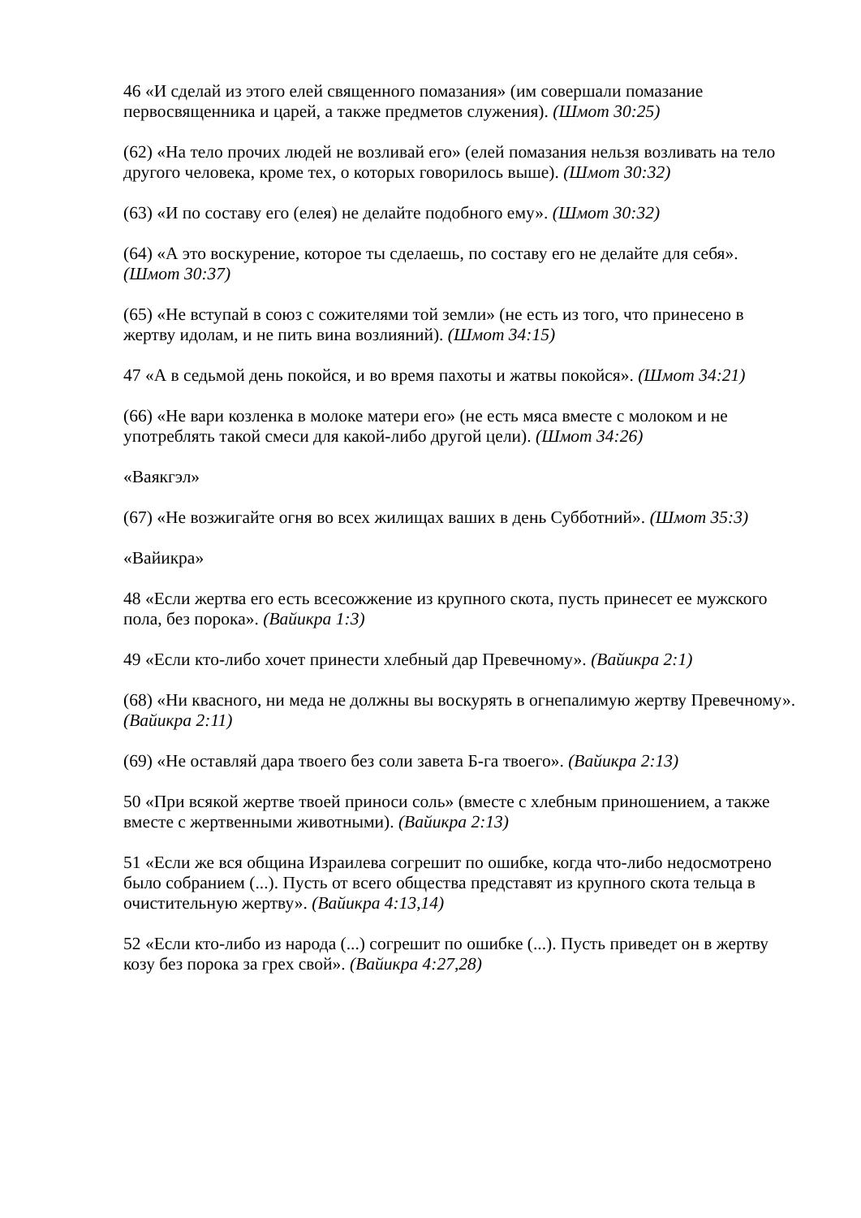46 «И сделай из этого елей священного помазания» (им совершали помазание первосвященника и царей, а также предметов служения). (Шмот 30:25)
(62) «На тело прочих людей не возливай его» (елей помазания нельзя возливать на тело другого человека, кроме тех, о которых говорилось выше). (Шмот 30:32)
(63) «И по составу его (елея) не делайте подобного ему». (Шмот 30:32)
(64) «А это воскурение, которое ты сделаешь, по составу его не делайте для себя». (Шмот 30:37)
(65) «Не вступай в союз с сожителями той земли» (не есть из того, что принесено в жертву идолам, и не пить вина возлияний). (Шмот 34:15)
47 «А в седьмой день покойся, и во время пахоты и жатвы покойся». (Шмот 34:21)
(66) «Не вари козленка в молоке матери его» (не есть мяса вместе с молоком и не употреблять такой смеси для какой-либо другой цели). (Шмот 34:26)
«Ваякгэл»
(67) «Не возжигайте огня во всех жилищах ваших в день Субботний». (Шмот 35:3)
«Вайикра»
48 «Если жертва его есть всесожжение из крупного скота, пусть принесет ее мужского пола, без порока». (Вайикра 1:3)
49 «Если кто-либо хочет принести хлебный дар Превечному». (Вайикра 2:1)
(68) «Ни квасного, ни меда не должны вы воскурять в огнепалимую жертву Превечному». (Вайикра 2:11)
(69) «Не оставляй дара твоего без соли завета Б-га твоего». (Вайикра 2:13)
50 «При всякой жертве твоей приноси соль» (вместе с хлебным приношением, а также вместе с жертвенными животными). (Вайикра 2:13)
51 «Если же вся община Израилева согрешит по ошибке, когда что-либо недосмотрено было собранием (...). Пусть от всего общества представят из крупного скота тельца в очистительную жертву». (Вайикра 4:13,14)
52 «Если кто-либо из народа (...) согрешит по ошибке (...). Пусть приведет он в жертву козу без порока за грех свой». (Вайикра 4:27,28)